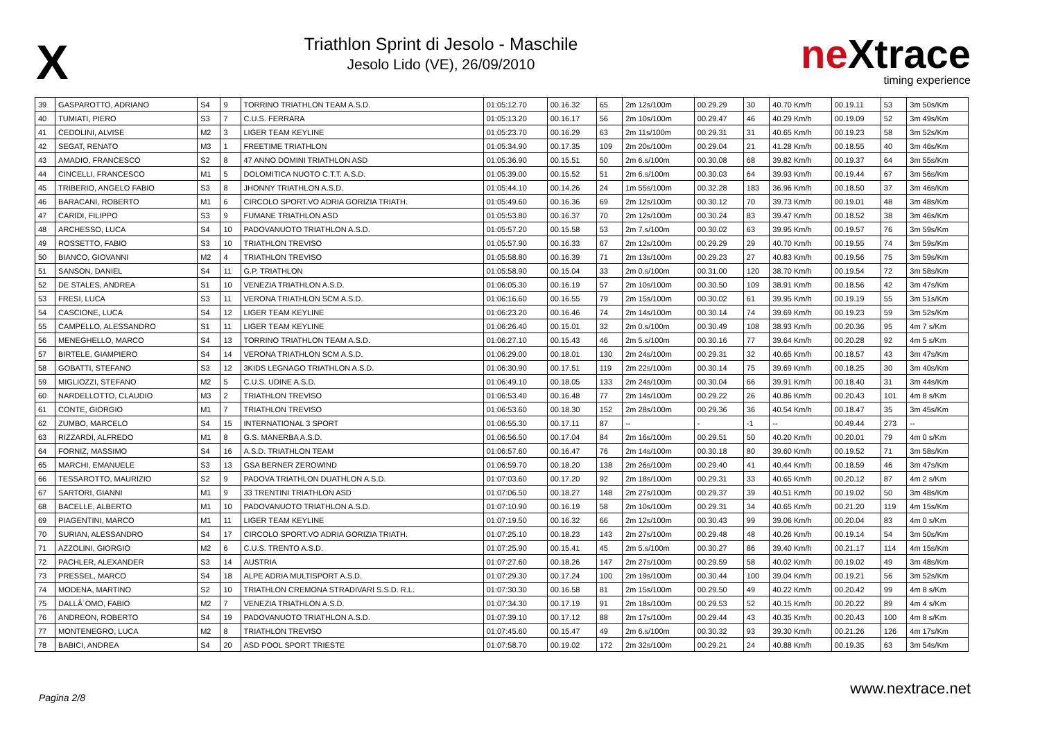X
Triathlon Sprint di Jesolo - Maschile
Jesolo Lido (VE), 26/09/2010
neXtrace
timing experience
| 39 | GASPAROTTO, ADRIANO | S4 | 9 | TORRINO TRIATHLON TEAM A.S.D. | 01:05:12.70 | 00.16.32 | 65 | 2m 12s/100m | 00.29.29 | 30 | 40.70 Km/h | 00.19.11 | 53 | 3m 50s/Km |
| 40 | TUMIATI, PIERO | S3 | 7 | C.U.S. FERRARA | 01:05:13.20 | 00.16.17 | 56 | 2m 10s/100m | 00.29.47 | 46 | 40.29 Km/h | 00.19.09 | 52 | 3m 49s/Km |
| 41 | CEDOLINI, ALVISE | M2 | 3 | LIGER TEAM KEYLINE | 01:05:23.70 | 00.16.29 | 63 | 2m 11s/100m | 00.29.31 | 31 | 40.65 Km/h | 00.19.23 | 58 | 3m 52s/Km |
| 42 | SEGAT, RENATO | M3 | 1 | FREETIME TRIATHLON | 01:05:34.90 | 00.17.35 | 109 | 2m 20s/100m | 00.29.04 | 21 | 41.28 Km/h | 00.18.55 | 40 | 3m 46s/Km |
| 43 | AMADIO, FRANCESCO | S2 | 8 | 47 ANNO DOMINI TRIATHLON ASD | 01:05:36.90 | 00.15.51 | 50 | 2m 6.s/100m | 00.30.08 | 68 | 39.82 Km/h | 00.19.37 | 64 | 3m 55s/Km |
| 44 | CINCELLI, FRANCESCO | M1 | 5 | DOLOMITICA NUOTO C.T.T. A.S.D. | 01:05:39.00 | 00.15.52 | 51 | 2m 6.s/100m | 00.30.03 | 64 | 39.93 Km/h | 00.19.44 | 67 | 3m 56s/Km |
| 45 | TRIBERIO, ANGELO FABIO | S3 | 8 | JHONNY TRIATHLON A.S.D. | 01:05:44.10 | 00.14.26 | 24 | 1m 55s/100m | 00.32.28 | 183 | 36.96 Km/h | 00.18.50 | 37 | 3m 46s/Km |
| 46 | BARACANI, ROBERTO | M1 | 6 | CIRCOLO SPORT.VO ADRIA GORIZIA TRIATH. | 01:05:49.60 | 00.16.36 | 69 | 2m 12s/100m | 00.30.12 | 70 | 39.73 Km/h | 00.19.01 | 48 | 3m 48s/Km |
| 47 | CARIDI, FILIPPO | S3 | 9 | FUMANE TRIATHLON ASD | 01:05:53.80 | 00.16.37 | 70 | 2m 12s/100m | 00.30.24 | 83 | 39.47 Km/h | 00.18.52 | 38 | 3m 46s/Km |
| 48 | ARCHESSO, LUCA | S4 | 10 | PADOVANUOTO TRIATHLON A.S.D. | 01:05:57.20 | 00.15.58 | 53 | 2m 7.s/100m | 00.30.02 | 63 | 39.95 Km/h | 00.19.57 | 76 | 3m 59s/Km |
| 49 | ROSSETTO, FABIO | S3 | 10 | TRIATHLON TREVISO | 01:05:57.90 | 00.16.33 | 67 | 2m 12s/100m | 00.29.29 | 29 | 40.70 Km/h | 00.19.55 | 74 | 3m 59s/Km |
| 50 | BIANCO, GIOVANNI | M2 | 4 | TRIATHLON TREVISO | 01:05:58.80 | 00.16.39 | 71 | 2m 13s/100m | 00.29.23 | 27 | 40.83 Km/h | 00.19.56 | 75 | 3m 59s/Km |
| 51 | SANSON, DANIEL | S4 | 11 | G.P. TRIATHLON | 01:05:58.90 | 00.15.04 | 33 | 2m 0.s/100m | 00.31.00 | 120 | 38.70 Km/h | 00.19.54 | 72 | 3m 58s/Km |
| 52 | DE STALES, ANDREA | S1 | 10 | VENEZIA TRIATHLON A.S.D. | 01:06:05.30 | 00.16.19 | 57 | 2m 10s/100m | 00.30.50 | 109 | 38.91 Km/h | 00.18.56 | 42 | 3m 47s/Km |
| 53 | FRESI, LUCA | S3 | 11 | VERONA TRIATHLON SCM A.S.D. | 01:06:16.60 | 00.16.55 | 79 | 2m 15s/100m | 00.30.02 | 61 | 39.95 Km/h | 00.19.19 | 55 | 3m 51s/Km |
| 54 | CASCIONE, LUCA | S4 | 12 | LIGER TEAM KEYLINE | 01:06:23.20 | 00.16.46 | 74 | 2m 14s/100m | 00.30.14 | 74 | 39.69 Km/h | 00.19.23 | 59 | 3m 52s/Km |
| 55 | CAMPELLO, ALESSANDRO | S1 | 11 | LIGER TEAM KEYLINE | 01:06:26.40 | 00.15.01 | 32 | 2m 0.s/100m | 00.30.49 | 108 | 38.93 Km/h | 00.20.36 | 95 | 4m 7 s/Km |
| 56 | MENEGHELLO, MARCO | S4 | 13 | TORRINO TRIATHLON TEAM A.S.D. | 01:06:27.10 | 00.15.43 | 46 | 2m 5.s/100m | 00.30.16 | 77 | 39.64 Km/h | 00.20.28 | 92 | 4m 5 s/Km |
| 57 | BIRTELE, GIAMPIERO | S4 | 14 | VERONA TRIATHLON SCM A.S.D. | 01:06:29.00 | 00.18.01 | 130 | 2m 24s/100m | 00.29.31 | 32 | 40.65 Km/h | 00.18.57 | 43 | 3m 47s/Km |
| 58 | GOBATTI, STEFANO | S3 | 12 | 3KIDS LEGNAGO TRIATHLON A.S.D. | 01:06:30.90 | 00.17.51 | 119 | 2m 22s/100m | 00.30.14 | 75 | 39.69 Km/h | 00.18.25 | 30 | 3m 40s/Km |
| 59 | MIGLIOZZI, STEFANO | M2 | 5 | C.U.S. UDINE A.S.D. | 01:06:49.10 | 00.18.05 | 133 | 2m 24s/100m | 00.30.04 | 66 | 39.91 Km/h | 00.18.40 | 31 | 3m 44s/Km |
| 60 | NARDELLOTTO, CLAUDIO | M3 | 2 | TRIATHLON TREVISO | 01:06:53.40 | 00.16.48 | 77 | 2m 14s/100m | 00.29.22 | 26 | 40.86 Km/h | 00.20.43 | 101 | 4m 8 s/Km |
| 61 | CONTE, GIORGIO | M1 | 7 | TRIATHLON TREVISO | 01:06:53.60 | 00.18.30 | 152 | 2m 28s/100m | 00.29.36 | 36 | 40.54 Km/h | 00.18.47 | 35 | 3m 45s/Km |
| 62 | ZUMBO, MARCELO | S4 | 15 | INTERNATIONAL 3 SPORT | 01:06:55.30 | 00.17.11 | 87 | -- | - | -1 | -- | 00.49.44 | 273 | -- |
| 63 | RIZZARDI, ALFREDO | M1 | 8 | G.S. MANERBA A.S.D. | 01:06:56.50 | 00.17.04 | 84 | 2m 16s/100m | 00.29.51 | 50 | 40.20 Km/h | 00.20.01 | 79 | 4m 0 s/Km |
| 64 | FORNIZ, MASSIMO | S4 | 16 | A.S.D. TRIATHLON TEAM | 01:06:57.60 | 00.16.47 | 76 | 2m 14s/100m | 00.30.18 | 80 | 39.60 Km/h | 00.19.52 | 71 | 3m 58s/Km |
| 65 | MARCHI, EMANUELE | S3 | 13 | GSA BERNER ZEROWIND | 01:06:59.70 | 00.18.20 | 138 | 2m 26s/100m | 00.29.40 | 41 | 40.44 Km/h | 00.18.59 | 46 | 3m 47s/Km |
| 66 | TESSAROTTO, MAURIZIO | S2 | 9 | PADOVA TRIATHLON DUATHLON A.S.D. | 01:07:03.60 | 00.17.20 | 92 | 2m 18s/100m | 00.29.31 | 33 | 40.65 Km/h | 00.20.12 | 87 | 4m 2 s/Km |
| 67 | SARTORI, GIANNI | M1 | 9 | 33 TRENTINI TRIATHLON ASD | 01:07:06.50 | 00.18.27 | 148 | 2m 27s/100m | 00.29.37 | 39 | 40.51 Km/h | 00.19.02 | 50 | 3m 48s/Km |
| 68 | BACELLE, ALBERTO | M1 | 10 | PADOVANUOTO TRIATHLON A.S.D. | 01:07:10.90 | 00.16.19 | 58 | 2m 10s/100m | 00.29.31 | 34 | 40.65 Km/h | 00.21.20 | 119 | 4m 15s/Km |
| 69 | PIAGENTINI, MARCO | M1 | 11 | LIGER TEAM KEYLINE | 01:07:19.50 | 00.16.32 | 66 | 2m 12s/100m | 00.30.43 | 99 | 39.06 Km/h | 00.20.04 | 83 | 4m 0 s/Km |
| 70 | SURIAN, ALESSANDRO | S4 | 17 | CIRCOLO SPORT.VO ADRIA GORIZIA TRIATH. | 01:07:25.10 | 00.18.23 | 143 | 2m 27s/100m | 00.29.48 | 48 | 40.26 Km/h | 00.19.14 | 54 | 3m 50s/Km |
| 71 | AZZOLINI, GIORGIO | M2 | 6 | C.U.S. TRENTO A.S.D. | 01:07:25.90 | 00.15.41 | 45 | 2m 5.s/100m | 00.30.27 | 86 | 39.40 Km/h | 00.21.17 | 114 | 4m 15s/Km |
| 72 | PACHLER, ALEXANDER | S3 | 14 | AUSTRIA | 01:07:27.60 | 00.18.26 | 147 | 2m 27s/100m | 00.29.59 | 58 | 40.02 Km/h | 00.19.02 | 49 | 3m 48s/Km |
| 73 | PRESSEL, MARCO | S4 | 18 | ALPE ADRIA MULTISPORT A.S.D. | 01:07:29.30 | 00.17.24 | 100 | 2m 19s/100m | 00.30.44 | 100 | 39.04 Km/h | 00.19.21 | 56 | 3m 52s/Km |
| 74 | MODENA, MARTINO | S2 | 10 | TRIATHLON CREMONA STRADIVARI S.S.D. R.L. | 01:07:30.30 | 00.16.58 | 81 | 2m 15s/100m | 00.29.50 | 49 | 40.22 Km/h | 00.20.42 | 99 | 4m 8 s/Km |
| 75 | DALLÂ´OMO, FABIO | M2 | 7 | VENEZIA TRIATHLON A.S.D. | 01:07:34.30 | 00.17.19 | 91 | 2m 18s/100m | 00.29.53 | 52 | 40.15 Km/h | 00.20.22 | 89 | 4m 4 s/Km |
| 76 | ANDREON, ROBERTO | S4 | 19 | PADOVANUOTO TRIATHLON A.S.D. | 01:07:39.10 | 00.17.12 | 88 | 2m 17s/100m | 00.29.44 | 43 | 40.35 Km/h | 00.20.43 | 100 | 4m 8 s/Km |
| 77 | MONTENEGRO, LUCA | M2 | 8 | TRIATHLON TREVISO | 01:07:45.60 | 00.15.47 | 49 | 2m 6.s/100m | 00.30.32 | 93 | 39.30 Km/h | 00.21.26 | 126 | 4m 17s/Km |
| 78 | BABICI, ANDREA | S4 | 20 | ASD POOL SPORT TRIESTE | 01:07:58.70 | 00.19.02 | 172 | 2m 32s/100m | 00.29.21 | 24 | 40.88 Km/h | 00.19.35 | 63 | 3m 54s/Km |
Pagina 2/8
www.nextrace.net